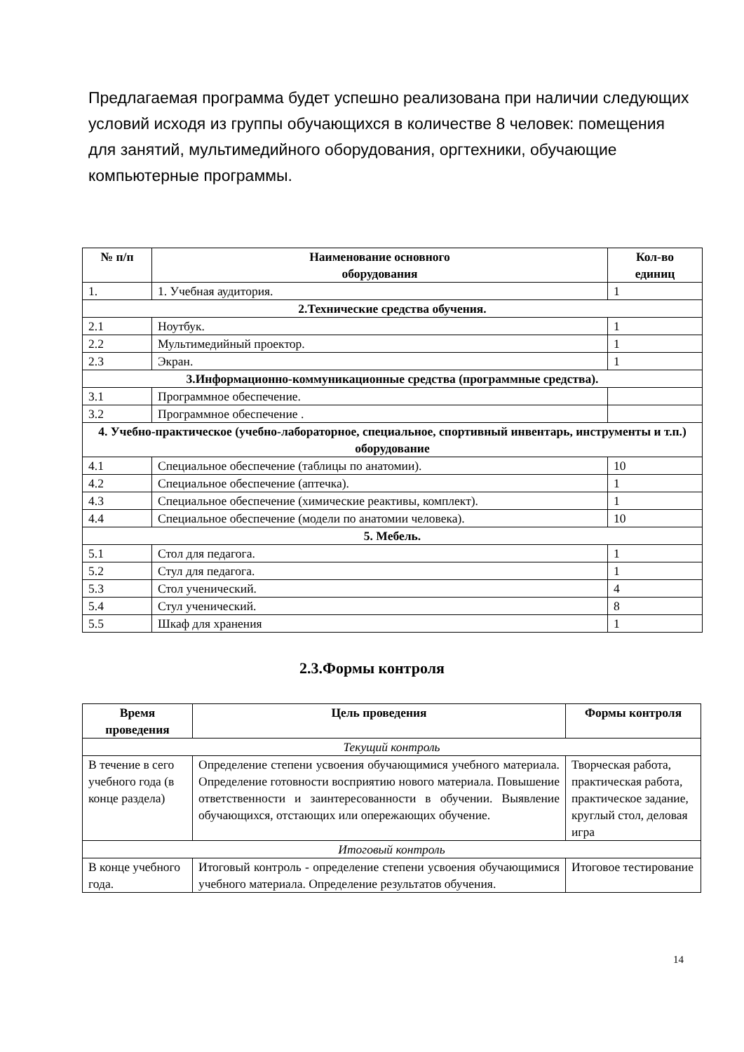Предлагаемая программа будет успешно реализована при наличии следующих условий исходя из группы обучающихся в количестве 8 человек: помещения для занятий, мультимедийного оборудования, оргтехники, обучающие компьютерные программы.
| № п/п | Наименование основного оборудования | Кол-во единиц |
| --- | --- | --- |
| 1. | 1. Учебная аудитория. | 1 |
| 2.Технические средства обучения. | | |
| 2.1 | Ноутбук. | 1 |
| 2.2 | Мультимедийный проектор. | 1 |
| 2.3 | Экран. | 1 |
| 3.Информационно-коммуникационные средства (программные средства). | | |
| 3.1 | Программное обеспечение. | |
| 3.2 | Программное обеспечение . | |
| 4. Учебно-практическое (учебно-лабораторное, специальное, спортивный инвентарь, инструменты и т.п.) оборудование | | |
| 4.1 | Специальное обеспечение (таблицы по анатомии). | 10 |
| 4.2 | Специальное обеспечение (аптечка). | 1 |
| 4.3 | Специальное обеспечение (химические реактивы, комплект). | 1 |
| 4.4 | Специальное обеспечение (модели по анатомии человека). | 10 |
| 5. Мебель. | | |
| 5.1 | Стол для педагога. | 1 |
| 5.2 | Стул для педагога. | 1 |
| 5.3 | Стол ученический. | 4 |
| 5.4 | Стул ученический. | 8 |
| 5.5 | Шкаф для хранения | 1 |
2.3.Формы контроля
| Время проведения | Цель проведения | Формы контроля |
| --- | --- | --- |
| Текущий контроль | | |
| В течение в сего учебного года (в конце раздела) | Определение степени усвоения обучающимися учебного материала. Определение готовности восприятию нового материала. Повышение ответственности и заинтересованности в обучении. Выявление обучающихся, отстающих или опережающих обучение. | Творческая работа, практическая работа, практическое задание, круглый стол, деловая игра |
| Итоговый контроль | | |
| В конце учебного года. | Итоговый контроль - определение степени усвоения обучающимися учебного материала. Определение результатов обучения. | Итоговое тестирование |
14